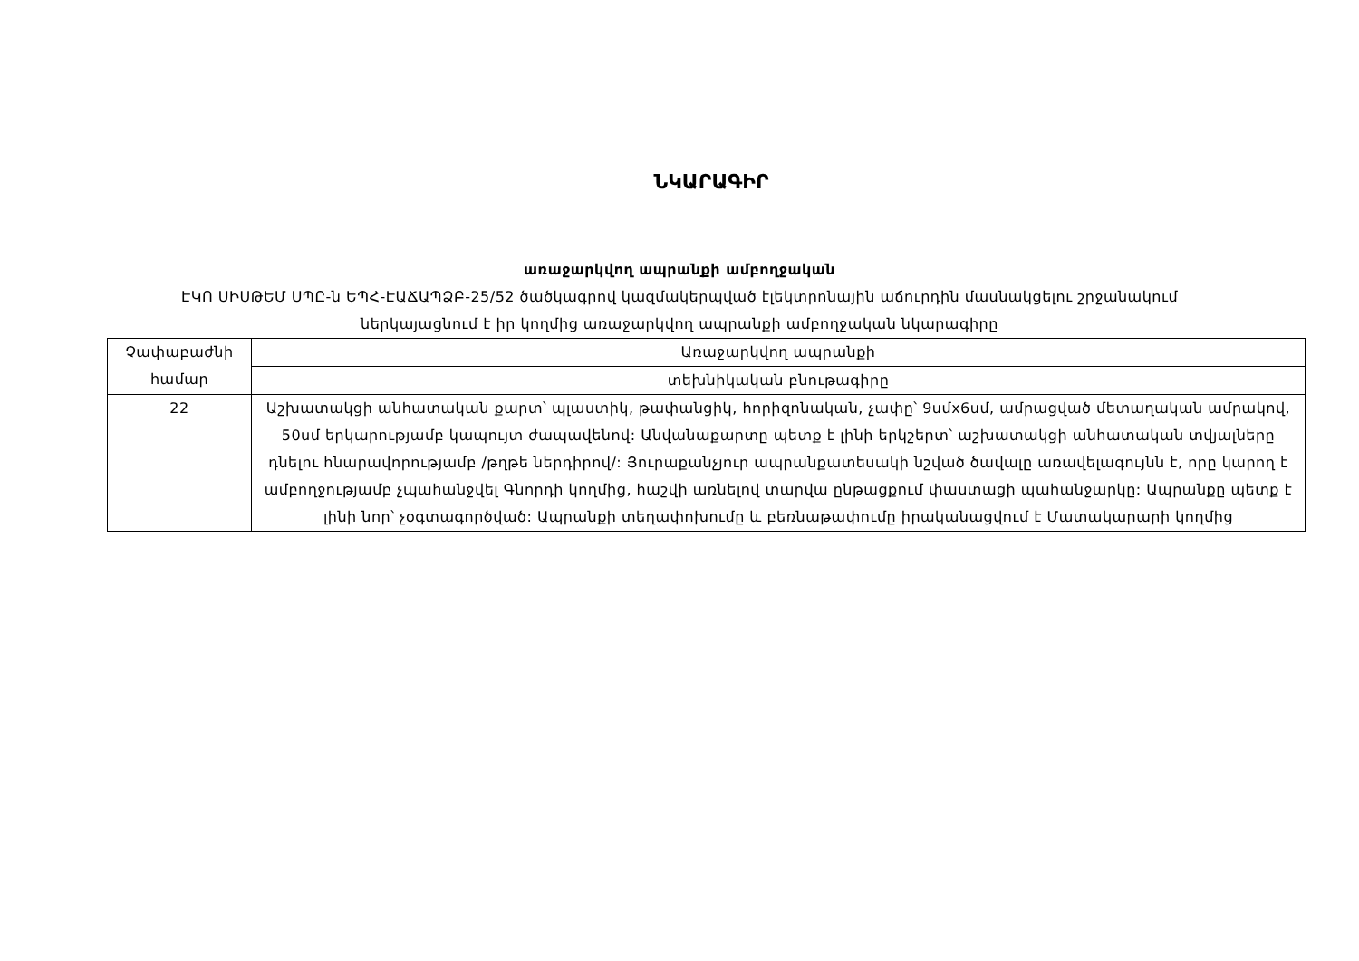ՆԿԱՐԱԳԻՐ
առաջարկվող ապրանքի ամբողջական
ԷԿՈ ՍԻՍԹԵՄ ՍՊԸ-ն ԵՊՀ-ԷԱՃԱՊՁԲ-25/52 ծածկագրով կազմակերպված էլեկտրոնային աճուրդին մասնակցելու շրջանակում
ներկայացնում է իր կողմից առաջարկվող ապրանքի ամբողջական նկարագիրը
| Չափաբաժնի համար | Առաջարկվող ապրանքի |
| --- | --- |
| | տեխնիկական բնութագիրը |
| 22 | Աշխատակցի անհատական քարտ՝ պլաստիկ, թափանցիկ, հորիզոնական, չափը՝ 9սմx6սմ, ամրացված մետաղական ամրակով, 50սմ երկարությամբ կապույտ ժապավենով: Անվանաքարտը պետք է լինի երկշերտ՝ աշխատակցի անհատական տվյալները դնելու հնարավորությամբ /թղթե ներդիրով/: Յուրաքանչյուր ապրանքատեսակի նշված ծավալը առավելագույնն է, որը կարող է ամբողջությամբ չպահանջվել Գնորդի կողմից, հաշվի առնելով տարվա ընթացքում փաստացի պահանջարկը: Ապրանքը պետք է լինի նոր՝ չօգտագործված: Ապրանքի տեղափոխումը և բեռնաթափումը իրականացվում է Մատակարարի կողմից |